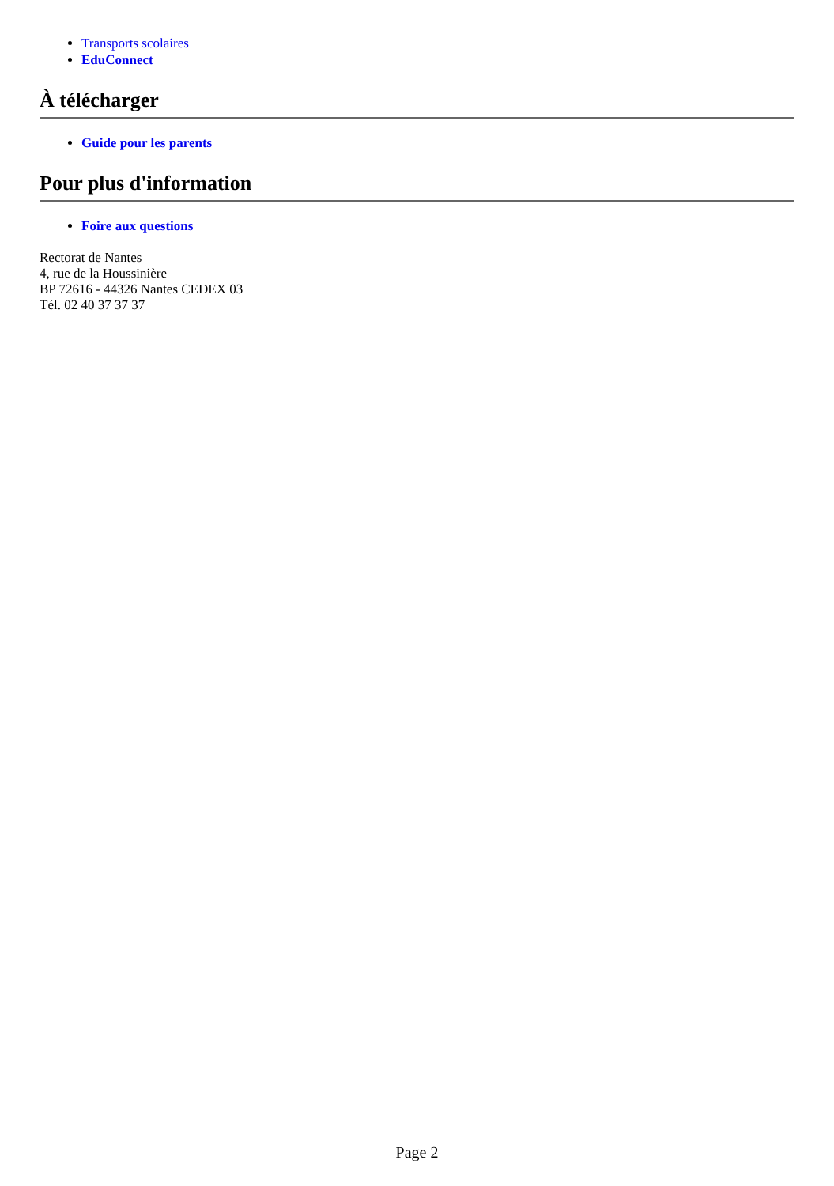Transports scolaires
EduConnect
À télécharger
Guide pour les parents
Pour plus d'information
Foire aux questions
Rectorat de Nantes
4, rue de la Houssinière
BP 72616 - 44326 Nantes CEDEX 03
Tél. 02 40 37 37 37
Page 2